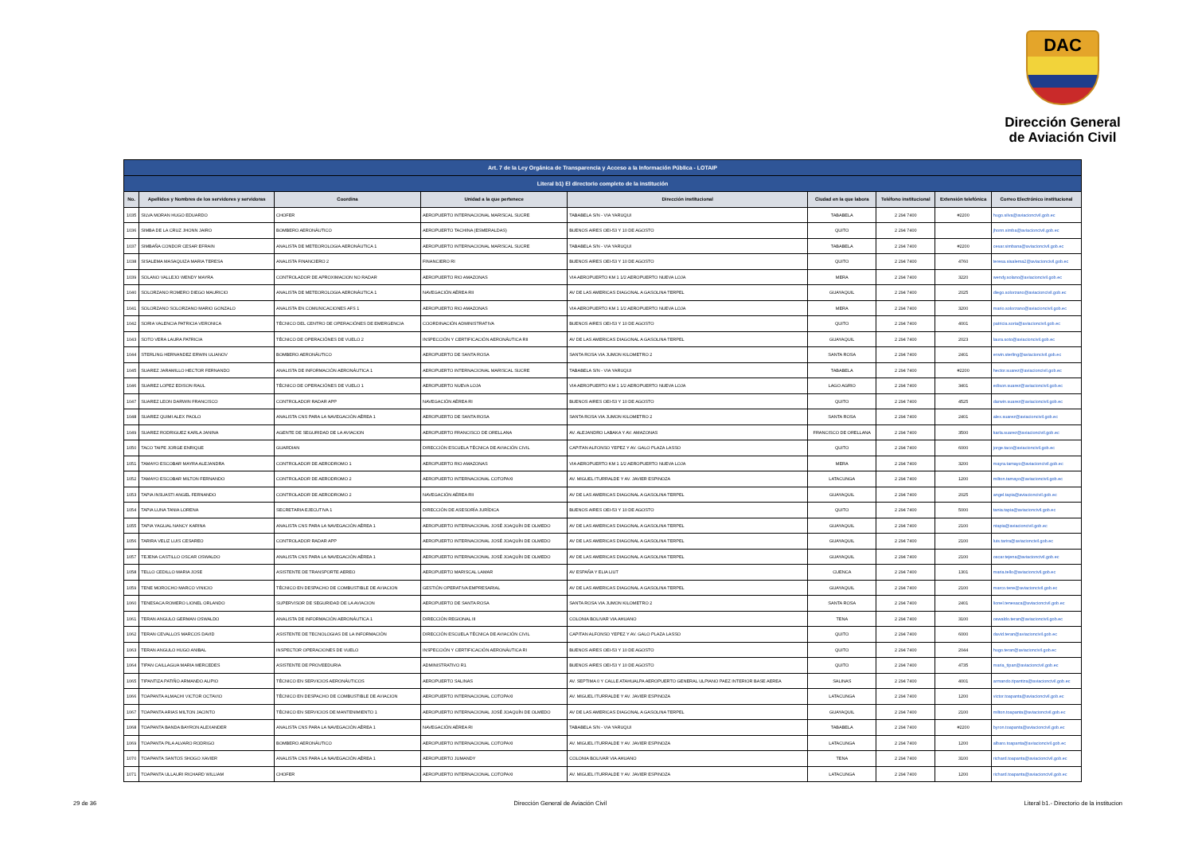DAC
Dirección General
de Aviación Civil
| Art. 7 de la Ley Orgánica de Transparencia y Acceso a la Información Pública - LOTAIP | | | | | | | | |
| Literal b1) El directorio completo de la institución | | | | | | | | |
| No. | Apellidos y Nombres de los servidores y servidoras | Coordina | Unidad a la que pertenece | Dirección institucional | Ciudad en la que labora | Teléfono institucional | Extensión telefónica | Correo Electrónico institucional |
| 1035 | SILVA MORAN HUGO EDUARDO | CHOFER | AEROPUERTO INTERNACIONAL MARISCAL SUCRE | TABABELA S/N - VIA YARUQUI | TABABELA | 2 294 7400 | #2200 | hugo.silva@aviacioncivil.gob.ec |
| 1036 | SIMBA DE LA CRUZ JHONN JAIRO | BOMBERO AERONÁUTICO | AEROPUERTO TACHINA (ESMERALDAS) | BUENOS AIRES OEI-53 Y 10 DE AGOSTO | QUITO | 2 294 7400 | | jhonn.simba@aviacioncivil.gob.ec |
| 1037 | SIMBAÑA CONDOR CESAR EFRAIN | ANALISTA DE METEOROLOGIA AERONÁUTICA 1 | AEROPUERTO INTERNACIONAL MARISCAL SUCRE | TABABELA S/N - VIA YARUQUI | TABABELA | 2 294 7400 | #2200 | cesar.simbana@aviacioncivil.gob.ec |
| 1038 | SISALEMA MASAQUIZA MARIA TERESA | ANALISTA FINANCIERO 2 | FINANCIERO RI | BUENOS AIRES OEI-53 Y 10 DE AGOSTO | QUITO | 2 294 7400 | 4760 | teresa.sisalema2@aviacioncivil.gob.ec |
| 1039 | SOLANO VALLEJO WENDY MAYRA | CONTROLADOR DE APROXIMACION NO RADAR | AEROPUERTO RIO AMAZONAS | VIA AEROPUERTO KM 1 1/2 AEROPUERTO NUEVA LOJA | MERA | 2 294 7400 | 3220 | wendy.solano@aviacioncivil.gob.ec |
| 1040 | SOLORZANO ROMERO DIEGO MAURICIO | ANALISTA DE METEOROLOGIA AERONÁUTICA 1 | NAVEGACIÓN AÉREA RII | AV DE LAS AMERICAS DIAGONAL A GASOLINA TERPEL | GUAYAQUIL | 2 294 7400 | 2025 | diego.solorzano@aviacioncivil.gob.ec |
| 1041 | SOLORZANO SOLORZANO MARIO GONZALO | ANALISTA EN COMUNICACIONES AFS 1 | AEROPUERTO RIO AMAZONAS | VIA AEROPUERTO KM 1 1/2 AEROPUERTO NUEVA LOJA | MERA | 2 294 7400 | 3200 | mario.solorzano@aviacioncivil.gob.ec |
| 1042 | SORIA VALENCIA PATRICIA VERONICA | TÉCNICO DEL CENTRO DE OPERACIÓNES DE EMERGENCIA | COORDINACIÓN ADMINISTRATIVA | BUENOS AIRES OEI-53 Y 10 DE AGOSTO | QUITO | 2 294 7400 | 4001 | patricia.soria@aviacioncivil.gob.ec |
| 1043 | SOTO VERA LAURA PATRICIA | TÉCNICO DE OPERACIÓNES DE VUELO 2 | INSPECCIÓN Y CERTIFICACIÓN AERONÁUTICA RII | AV DE LAS AMERICAS DIAGONAL A GASOLINA TERPEL | GUAYAQUIL | 2 294 7400 | 2023 | laura.soto@aviacioncivil.gob.ec |
| 1044 | STERLING HERNANDEZ ERWIN ULIANOV | BOMBERO AERONÁUTICO | AEROPUERTO DE SANTA ROSA | SANTA ROSA VIA JUMON KILOMETRO 2 | SANTA ROSA | 2 294 7400 | 2401 | erwin.sterling@aviacioncivil.gob.ec |
| 1045 | SUAREZ JARAMILLO HECTOR FERNANDO | ANALISTA DE INFORMACIÓN AERONÁUTICA 1 | AEROPUERTO INTERNACIONAL MARISCAL SUCRE | TABABELA S/N - VIA YARUQUI | TABABELA | 2 294 7400 | #2200 | hector.suarez@aviacioncivil.gob.ec |
| 1046 | SUAREZ LOPEZ EDISON RAUL | TÉCNICO DE OPERACIÓNES DE VUELO 1 | AEROPUERTO NUEVA LOJA | VIA AEROPUERTO KM 1 1/2 AEROPUERTO NUEVA LOJA | LAGO AGRIO | 2 294 7400 | 3401 | edison.suarez@aviacioncivil.gob.ec |
| 1047 | SUAREZ LEON DARWIN FRANCISCO | CONTROLADOR RADAR APP | NAVEGACIÓN AÉREA RI | BUENOS AIRES OEI-53 Y 10 DE AGOSTO | QUITO | 2 294 7400 | 4525 | darwin.suarez@aviacioncivil.gob.ec |
| 1048 | SUAREZ QUIMI ALEX PAOLO | ANALISTA CNS PARA LA NAVEGACIÓN AÉREA 1 | AEROPUERTO DE SANTA ROSA | SANTA ROSA VIA JUMON KILOMETRO 2 | SANTA ROSA | 2 294 7400 | 2401 | alex.suarez@aviacioncivil.gob.ec |
| 1049 | SUAREZ RODRIGUEZ KARLA JANINA | AGENTE DE SEGURIDAD DE LA AVIACION | AEROPUERTO FRANCISCO DE ORELLANA | AV. ALEJANDRO LABAKA Y AV. AMAZONAS | FRANCISCO DE ORELLANA | 2 294 7400 | 3500 | karla.suarez@aviacioncivil.gob.ec |
| 1050 | TACO TAIPE JORGE ENRIQUE | GUARDIAN | DIRECCIÓN ESCUELA TÉCNICA DE AVIACIÓN CIVIL | CAPITAN ALFONSO YEPEZ Y AV. GALO PLAZA LASSO | QUITO | 2 294 7400 | 6000 | jorge.taco@aviacioncivil.gob.ec |
| 1051 | TAMAYO ESCOBAR MAYRA ALEJANDRA | CONTROLADOR DE AERODROMO 1 | AEROPUERTO RIO AMAZONAS | VIA AEROPUERTO KM 1 1/2 AEROPUERTO NUEVA LOJA | MERA | 2 294 7400 | 3200 | mayra.tamayo@aviacioncivil.gob.ec |
| 1052 | TAMAYO ESCOBAR MILTON FERNANDO | CONTROLADOR DE AERODROMO 2 | AEROPUERTO INTERNACIONAL COTOPAXI | AV. MIGUEL ITURRALDE Y AV. JAVIER ESPINOZA | LATACUNGA | 2 294 7400 | 1200 | milton.tamayo@aviacioncivil.gob.ec |
| 1053 | TAPIA INSUASTI ANGEL FERNANDO | CONTROLADOR DE AERODROMO 2 | NAVEGACIÓN AÉREA RII | AV DE LAS AMERICAS DIAGONAL A GASOLINA TERPEL | GUAYAQUIL | 2 294 7400 | 2025 | angel.tapia@aviacioncivil.gob.ec |
| 1054 | TAPIA LUNA TANIA LORENA | SECRETARIA EJECUTIVA 1 | DIRECCIÓN DE ASESORÍA JURÍDICA | BUENOS AIRES OEI-53 Y 10 DE AGOSTO | QUITO | 2 294 7400 | 5000 | tania.tapia@aviacioncivil.gob.ec |
| 1055 | TAPIA YAGUAL NANCY KARINA | ANALISTA CNS PARA LA NAVEGACIÓN AÉREA 1 | AEROPUERTO INTERNACIONAL JOSÉ JOAQUÍN DE OLMEDO | AV DE LAS AMERICAS DIAGONAL A GASOLINA TERPEL | GUAYAQUIL | 2 294 7400 | 2100 | ntapia@aviacioncivil.gob.ec |
| 1056 | TARIRA VELIZ LUIS CESAREO | CONTROLADOR RADAR APP | AEROPUERTO INTERNACIONAL JOSÉ JOAQUÍN DE OLMEDO | AV DE LAS AMERICAS DIAGONAL A GASOLINA TERPEL | GUAYAQUIL | 2 294 7400 | 2100 | luis.tarira@aviacioncivil.gob.ec |
| 1057 | TEJENA CASTILLO OSCAR OSWALDO | ANALISTA CNS PARA LA NAVEGACIÓN AÉREA 1 | AEROPUERTO INTERNACIONAL JOSÉ JOAQUÍN DE OLMEDO | AV DE LAS AMERICAS DIAGONAL A GASOLINA TERPEL | GUAYAQUIL | 2 294 7400 | 2100 | oscar.tejena@aviacioncivil.gob.ec |
| 1058 | TELLO CEDILLO MARIA JOSE | ASISTENTE DE TRANSPORTE AEREO | AEROPUERTO MARISCAL LAMAR | AV ESPAÑA Y ELIA LIUT | CUENCA | 2 294 7400 | 1301 | maria.tello@aviacioncivil.gob.ec |
| 1059 | TENE MOROCHO MARCO VINICIO | TÉCNICO EN DESPACHO DE COMBUSTIBLE DE AVIACION | GESTIÓN OPERATIVA EMPRESARIAL | AV DE LAS AMERICAS DIAGONAL A GASOLINA TERPEL | GUAYAQUIL | 2 294 7400 | 2100 | marco.tene@aviacioncivil.gob.ec |
| 1060 | TENESACA ROMERO LIONEL ORLANDO | SUPERVISOR DE SEGURIDAD DE LA AVIACION | AEROPUERTO DE SANTA ROSA | SANTA ROSA VIA JUMON KILOMETRO 2 | SANTA ROSA | 2 294 7400 | 2401 | lionel.tenesaca@aviacioncivil.gob.ec |
| 1061 | TERAN ANGULO GERMAN OSWALDO | ANALISTA DE INFORMACIÓN AERONÁUTICA 1 | DIRECCIÓN REGIONAL III | COLONIA BOLIVAR VIA AHUANO | TENA | 2 294 7400 | 3100 | oswaldo.teran@aviacioncivil.gob.ec |
| 1062 | TERAN CEVALLOS MARCOS DAVID | ASISTENTE DE TECNOLOGIAS DE LA INFORMACIÓN | DIRECCIÓN ESCUELA TÉCNICA DE AVIACIÓN CIVIL | CAPITAN ALFONSO YEPEZ Y AV. GALO PLAZA LASSO | QUITO | 2 294 7400 | 6000 | david.teran@aviacioncivil.gob.ec |
| 1063 | TERAN ANGULO HUGO ANIBAL | INSPECTOR OPERACIONES DE VUELO | INSPECCIÓN Y CERTIFICACIÓN AERONÁUTICA RI | BUENOS AIRES OEI-53 Y 10 DE AGOSTO | QUITO | 2 294 7400 | 2044 | hugo.teran@aviacioncivil.gob.ec |
| 1064 | TIPAN CAILLAGUA MARIA MERCEDES | ASISTENTE DE PROVEEDURIA | ADMINISTRATIVO R1 | BUENOS AIRES OEI-53 Y 10 DE AGOSTO | QUITO | 2 294 7400 | 4735 | maria_tipan@aviacioncivil.gob.ec |
| 1065 | TIPANTIZA PATIÑO ARMANDO ALIPIO | TÉCNICO EN SERVICIOS AERONÁUTICOS | AEROPUERTO SALINAS | AV. SEPTIMA 0 Y CALLE ATAHUALPA AEROPUERTO GENERAL ULPIANO PAEZ INTERIOR BASE AEREA | SALINAS | 2 294 7400 | 4001 | armando.tipantiza@aviacioncivil.gob.ec |
| 1066 | TOAPANTA ALMACHI VICTOR OCTAVIO | TÉCNICO EN DESPACHO DE COMBUSTIBLE DE AVIACION | AEROPUERTO INTERNACIONAL COTOPAXI | AV. MIGUEL ITURRALDE Y AV. JAVIER ESPINOZA | LATACUNGA | 2 294 7400 | 1200 | victor.toapanta@aviacioncivil.gob.ec |
| 1067 | TOAPANTA ARIAS MILTON JACINTO | TÉCNICO EN SERVICIOS DE MANTENIMIENTO 1 | AEROPUERTO INTERNACIONAL JOSÉ JOAQUÍN DE OLMEDO | AV DE LAS AMERICAS DIAGONAL A GASOLINA TERPEL | GUAYAQUIL | 2 294 7400 | 2100 | milton.toapanta@aviacioncivil.gob.ec |
| 1068 | TOAPANTA BANDA BAYRON ALEXANDER | ANALISTA CNS PARA LA NAVEGACIÓN AÉREA 1 | NAVEGACIÓN AÉREA RI | TABABELA S/N - VIA YARUQUI | TABABELA | 2 294 7400 | #2200 | byron.toapanta@aviacioncivil.gob.ec |
| 1069 | TOAPANTA PILA ALVARO RODRIGO | BOMBERO AERONÁUTICO | AEROPUERTO INTERNACIONAL COTOPAXI | AV. MIGUEL ITURRALDE Y AV. JAVIER ESPINOZA | LATACUNGA | 2 294 7400 | 1200 | albaro.toapanta@aviacioncivil.gob.ec |
| 1070 | TOAPANTA SANTOS SHOGO XAVIER | ANALISTA CNS PARA LA NAVEGACIÓN AÉREA 1 | AEROPUERTO JUMANDY | COLONIA BOLIVAR VIA AHUANO | TENA | 2 294 7400 | 3100 | richard.toapanta@aviacioncivil.gob.ec |
| 1071 | TOAPANTA ULLAURI RICHARD WILLIAM | CHOFER | AEROPUERTO INTERNACIONAL COTOPAXI | AV. MIGUEL ITURRALDE Y AV. JAVIER ESPINOZA | LATACUNGA | 2 294 7400 | 1200 | richard.toapanta@aviacioncivil.gob.ec |
29 de 36 Dirección General de Aviación Civil Literal b1.- Directorio de la institucion